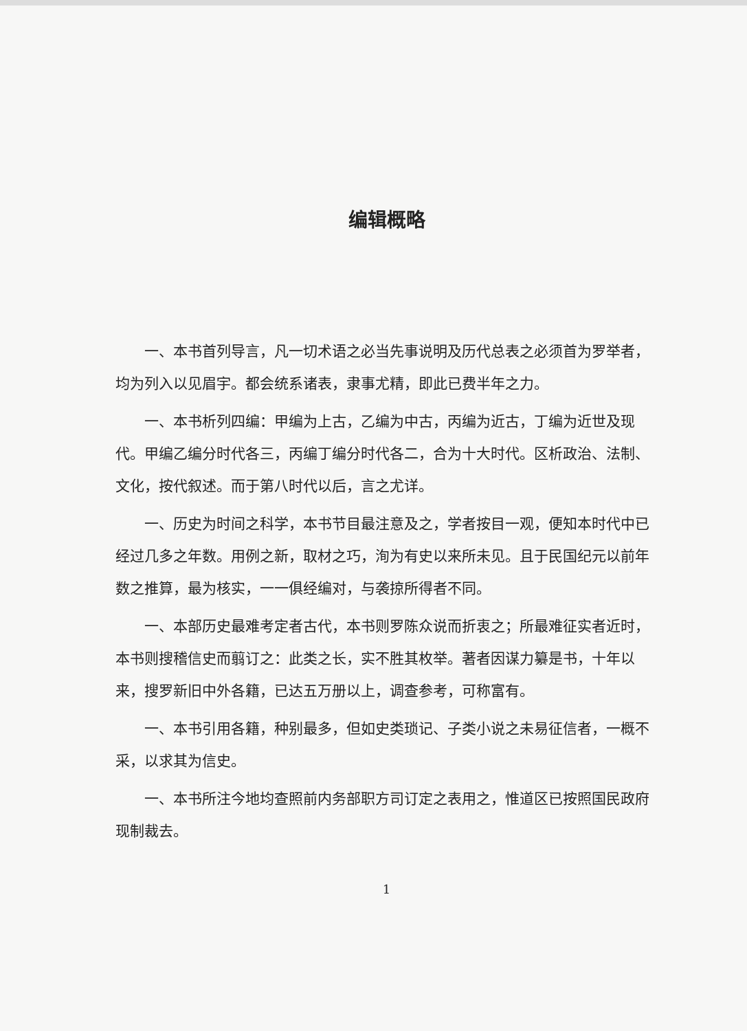编辑概略
一、本书首列导言，凡一切术语之必当先事说明及历代总表之必须首为罗举者，均为列入以见眉宇。都会统系诸表，隶事尤精，即此已费半年之力。
一、本书析列四编：甲编为上古，乙编为中古，丙编为近古，丁编为近世及现代。甲编乙编分时代各三，丙编丁编分时代各二，合为十大时代。区析政治、法制、文化，按代叙述。而于第八时代以后，言之尤详。
一、历史为时间之科学，本书节目最注意及之，学者按目一观，便知本时代中已经过几多之年数。用例之新，取材之巧，洵为有史以来所未见。且于民国纪元以前年数之推算，最为核实，一一俱经编对，与袭掠所得者不同。
一、本部历史最难考定者古代，本书则罗陈众说而折衷之；所最难征实者近时，本书则搜稽信史而翦订之：此类之长，实不胜其枚举。著者因谋力纂是书，十年以来，搜罗新旧中外各籍，已达五万册以上，调查参考，可称富有。
一、本书引用各籍，种别最多，但如史类琐记、子类小说之未易征信者，一概不采，以求其为信史。
一、本书所注今地均查照前内务部职方司订定之表用之，惟道区已按照国民政府现制裁去。
1